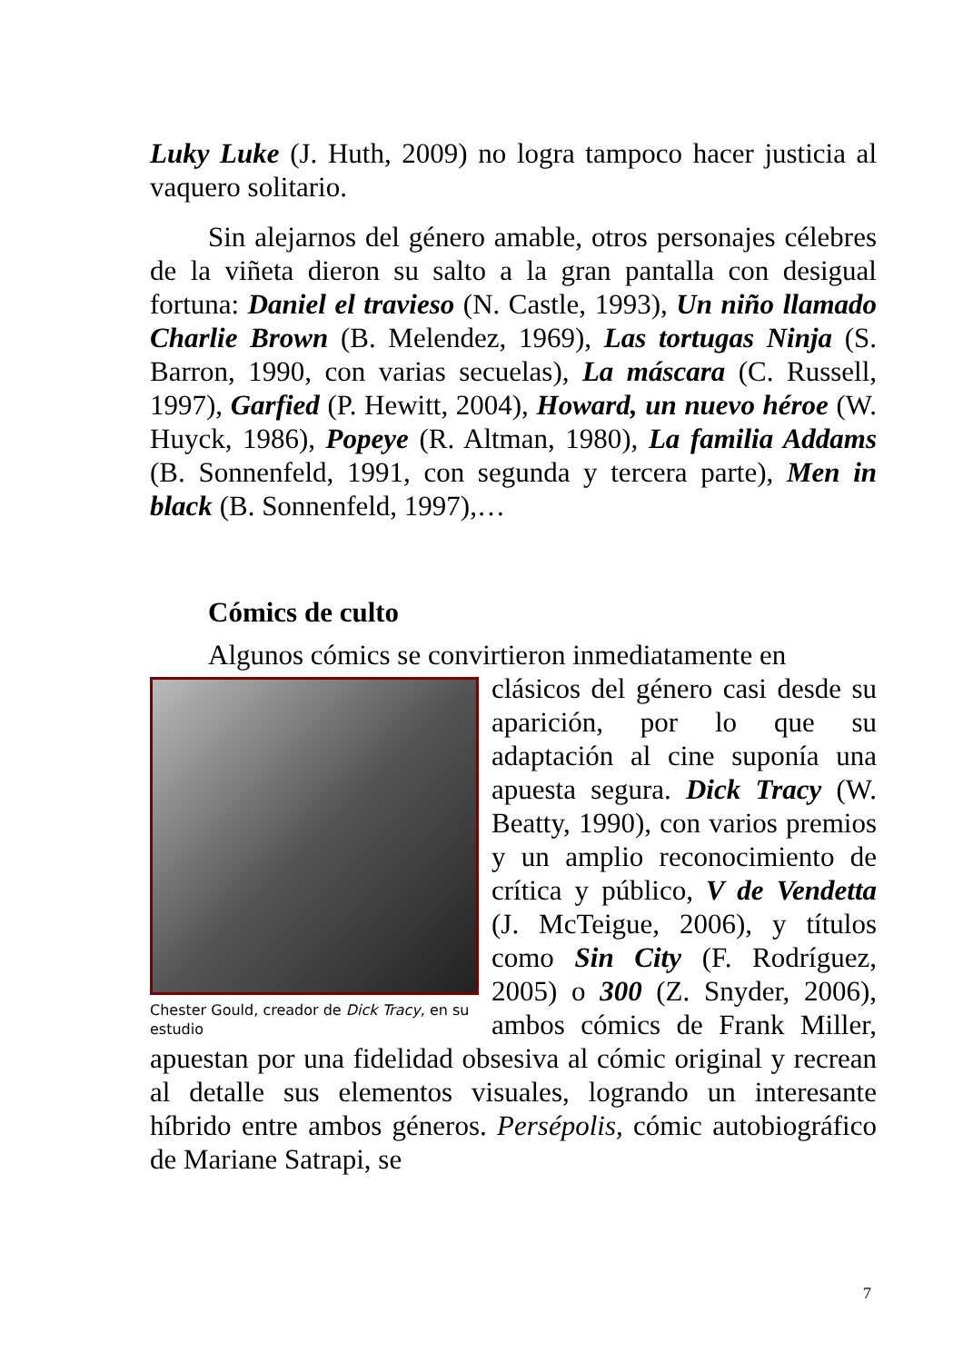Luky Luke (J. Huth, 2009) no logra tampoco hacer justicia al vaquero solitario.
Sin alejarnos del género amable, otros personajes célebres de la viñeta dieron su salto a la gran pantalla con desigual fortuna: Daniel el travieso (N. Castle, 1993), Un niño llamado Charlie Brown (B. Melendez, 1969), Las tortugas Ninja (S. Barron, 1990, con varias secuelas), La máscara (C. Russell, 1997), Garfied (P. Hewitt, 2004), Howard, un nuevo héroe (W. Huyck, 1986), Popeye (R. Altman, 1980), La familia Addams (B. Sonnenfeld, 1991, con segunda y tercera parte), Men in black (B. Sonnenfeld, 1997),…
Cómics de culto
Algunos cómics se convirtieron inmediatamente en
Chester Gould, creador de Dick Tracy, en su estudio
clásicos del género casi desde su aparición, por lo que su adaptación al cine suponía una apuesta segura. Dick Tracy (W. Beatty, 1990), con varios premios y un amplio reconocimiento de crítica y público, V de Vendetta (J. McTeigue, 2006), y títulos como Sin City (F. Rodríguez, 2005) o 300 (Z. Snyder, 2006), ambos cómics de Frank Miller, apuestan por una fidelidad obsesiva al cómic original y recrean al detalle sus elementos visuales, logrando un interesante híbrido entre ambos géneros. Persépolis, cómic autobiográfico de Mariane Satrapi, se
7